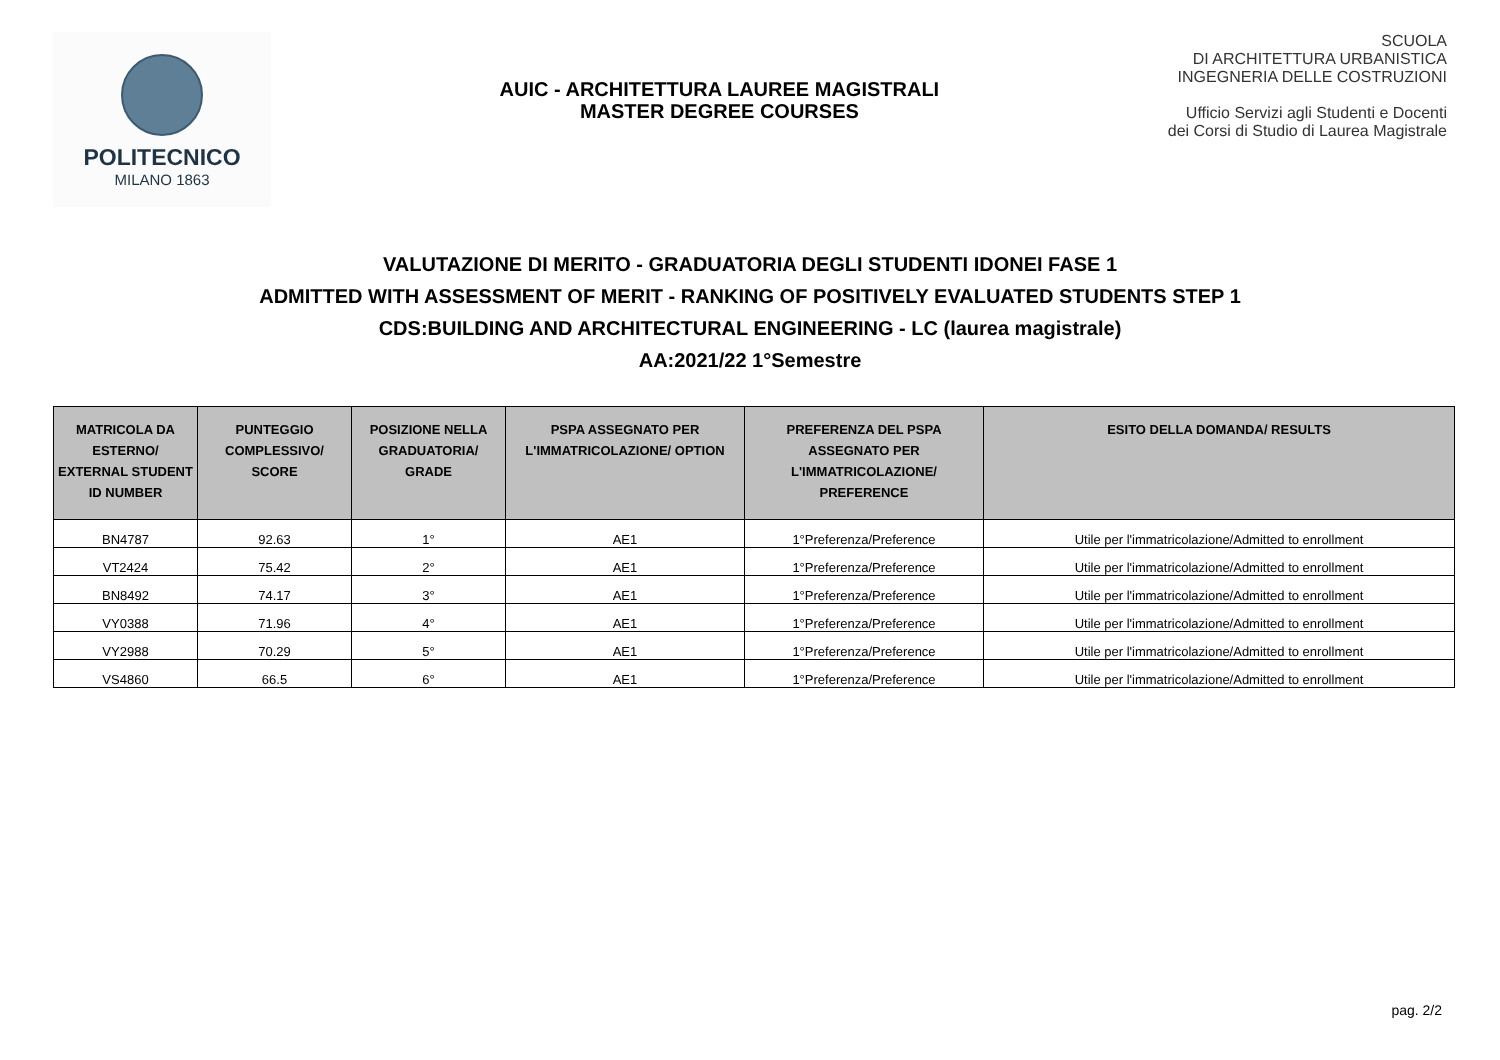POLITECNICO
MILANO 1863
AUIC - ARCHITETTURA LAUREE MAGISTRALI
MASTER DEGREE COURSES
SCUOLA
DI ARCHITETTURA URBANISTICA
INGEGNERIA DELLE COSTRUZIONI
Ufficio Servizi agli Studenti e Docenti
dei Corsi di Studio di Laurea Magistrale
VALUTAZIONE DI MERITO - GRADUATORIA DEGLI STUDENTI IDONEI FASE 1
ADMITTED WITH ASSESSMENT OF MERIT - RANKING OF POSITIVELY EVALUATED STUDENTS STEP 1
CDS:BUILDING AND ARCHITECTURAL ENGINEERING - LC (laurea magistrale)
AA:2021/22 1°Semestre
| MATRICOLA DA ESTERNO/ EXTERNAL STUDENT ID NUMBER | PUNTEGGIO COMPLESSIVO/ SCORE | POSIZIONE NELLA GRADUATORIA/ GRADE | PSPA ASSEGNATO PER L'IMMATRICOLAZIONE/ OPTION | PREFERENZA DEL PSPA ASSEGNATO PER L'IMMATRICOLAZIONE/ PREFERENCE | ESITO DELLA DOMANDA/ RESULTS |
| --- | --- | --- | --- | --- | --- |
| BN4787 | 92.63 | 1° | AE1 | 1°Preferenza/Preference | Utile per l'immatricolazione/Admitted to enrollment |
| VT2424 | 75.42 | 2° | AE1 | 1°Preferenza/Preference | Utile per l'immatricolazione/Admitted to enrollment |
| BN8492 | 74.17 | 3° | AE1 | 1°Preferenza/Preference | Utile per l'immatricolazione/Admitted to enrollment |
| VY0388 | 71.96 | 4° | AE1 | 1°Preferenza/Preference | Utile per l'immatricolazione/Admitted to enrollment |
| VY2988 | 70.29 | 5° | AE1 | 1°Preferenza/Preference | Utile per l'immatricolazione/Admitted to enrollment |
| VS4860 | 66.5 | 6° | AE1 | 1°Preferenza/Preference | Utile per l'immatricolazione/Admitted to enrollment |
pag. 2/2